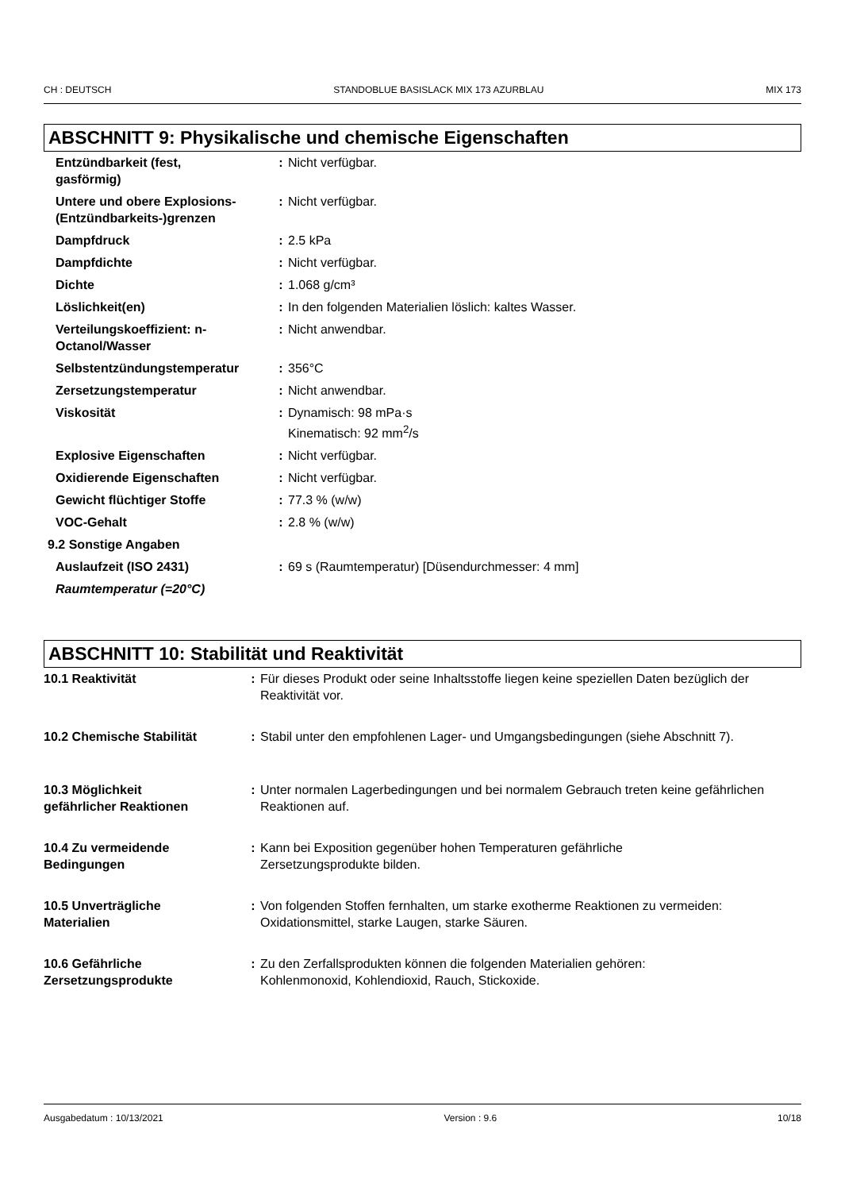CH : DEUTSCH STANDOBLUE BASISLACK MIX 173 AZURBLAU MIX 173
ABSCHNITT 9: Physikalische und chemische Eigenschaften
| Entzündbarkeit (fest, gasförmig) | : | Nicht verfügbar. |
| Untere und obere Explosions- (Entzündbarkeits-)grenzen | : | Nicht verfügbar. |
| Dampfdruck | : | 2.5 kPa |
| Dampfdichte | : | Nicht verfügbar. |
| Dichte | : | 1.068 g/cm³ |
| Löslichkeit(en) | : | In den folgenden Materialien löslich: kaltes Wasser. |
| Verteilungskoeffizient: n- Octanol/Wasser | : | Nicht anwendbar. |
| Selbstentzündungstemperatur | : | 356°C |
| Zersetzungstemperatur | : | Nicht anwendbar. |
| Viskosität | : | Dynamisch: 98 mPa·s Kinematisch: 92 mm<sup>2</sup>/s |
| Explosive Eigenschaften | : | Nicht verfügbar. |
| Oxidierende Eigenschaften | : | Nicht verfügbar. |
| Gewicht flüchtiger Stoffe | : | 77.3 % (w/w) |
| VOC-Gehalt | : | 2.8 % (w/w) |
| 9.2 Sonstige Angaben | | |
| Auslaufzeit (ISO 2431) | : | 69 s (Raumtemperatur) [Düsendurchmesser: 4 mm] |
| Raumtemperatur (=20°C) | | |
ABSCHNITT 10: Stabilität und Reaktivität
| 10.1 Reaktivität | : | Für dieses Produkt oder seine Inhaltsstoffe liegen keine speziellen Daten bezüglich der Reaktivität vor. |
| 10.2 Chemische Stabilität | : | Stabil unter den empfohlenen Lager- und Umgangsbedingungen (siehe Abschnitt 7). |
| 10.3 Möglichkeit gefährlicher Reaktionen | : | Unter normalen Lagerbedingungen und bei normalem Gebrauch treten keine gefährlichen Reaktionen auf. |
| 10.4 Zu vermeidende Bedingungen | : | Kann bei Exposition gegenüber hohen Temperaturen gefährliche Zersetzungsprodukte bilden. |
| 10.5 Unverträgliche Materialien | : | Von folgenden Stoffen fernhalten, um starke exotherme Reaktionen zu vermeiden: Oxidationsmittel, starke Laugen, starke Säuren. |
| 10.6 Gefährliche Zersetzungsprodukte | : | Zu den Zerfallsprodukten können die folgenden Materialien gehören: Kohlenmonoxid, Kohlendioxid, Rauch, Stickoxide. |
Ausgabedatum : 10/13/2021 Version : 9.6 10/18